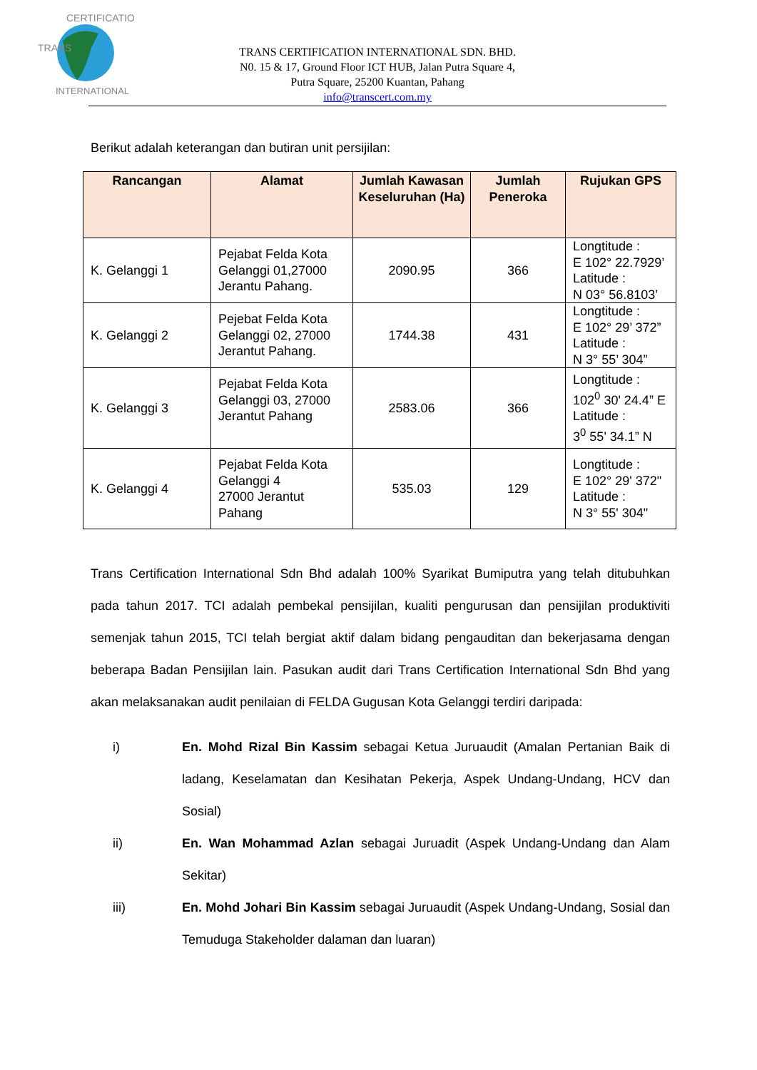TRANS
CERTIFICATION
INTERNATIONAL
TRANS CERTIFICATION INTERNATIONAL SDN. BHD.
N0. 15 & 17, Ground Floor ICT HUB, Jalan Putra Square 4,
Putra Square, 25200 Kuantan, Pahang
info@transcert.com.my
Berikut adalah keterangan dan butiran unit persijilan:
| Rancangan | Alamat | Jumlah Kawasan Keseluruhan (Ha) | Jumlah Peneroka | Rujukan GPS |
| --- | --- | --- | --- | --- |
| K. Gelanggi 1 | Pejabat Felda Kota Gelanggi 01,27000 Jerantu Pahang. | 2090.95 | 366 | Longtitude : E 102° 22.7929’ Latitude : N 03° 56.8103’ |
| K. Gelanggi 2 | Pejebat Felda Kota Gelanggi 02, 27000 Jerantut Pahang. | 1744.38 | 431 | Longtitude : E 102° 29’ 372” Latitude : N 3° 55’ 304” |
| K. Gelanggi 3 | Pejabat Felda Kota Gelanggi 03, 27000 Jerantut Pahang | 2583.06 | 366 | Longtitude : 102<sup>0</sup> 30' 24.4” E Latitude : 3<sup>0</sup> 55' 34.1” N |
| K. Gelanggi 4 | Pejabat Felda Kota Gelanggi 4 27000 Jerantut Pahang | 535.03 | 129 | Longtitude : E 102° 29' 372" Latitude : N 3° 55' 304" |
Trans Certification International Sdn Bhd adalah 100% Syarikat Bumiputra yang telah ditubuhkan pada tahun 2017. TCI adalah pembekal pensijilan, kualiti pengurusan dan pensijilan produktiviti semenjak tahun 2015, TCI telah bergiat aktif dalam bidang pengauditan dan bekerjasama dengan beberapa Badan Pensijilan lain. Pasukan audit dari Trans Certification International Sdn Bhd yang akan melaksanakan audit penilaian di FELDA Gugusan Kota Gelanggi terdiri daripada:
i) En. Mohd Rizal Bin Kassim sebagai Ketua Juruaudit (Amalan Pertanian Baik di ladang, Keselamatan dan Kesihatan Pekerja, Aspek Undang-Undang, HCV dan Sosial)
ii) En. Wan Mohammad Azlan sebagai Juruadit (Aspek Undang-Undang dan Alam Sekitar)
iii) En. Mohd Johari Bin Kassim sebagai Juruaudit (Aspek Undang-Undang, Sosial dan Temuduga Stakeholder dalaman dan luaran)